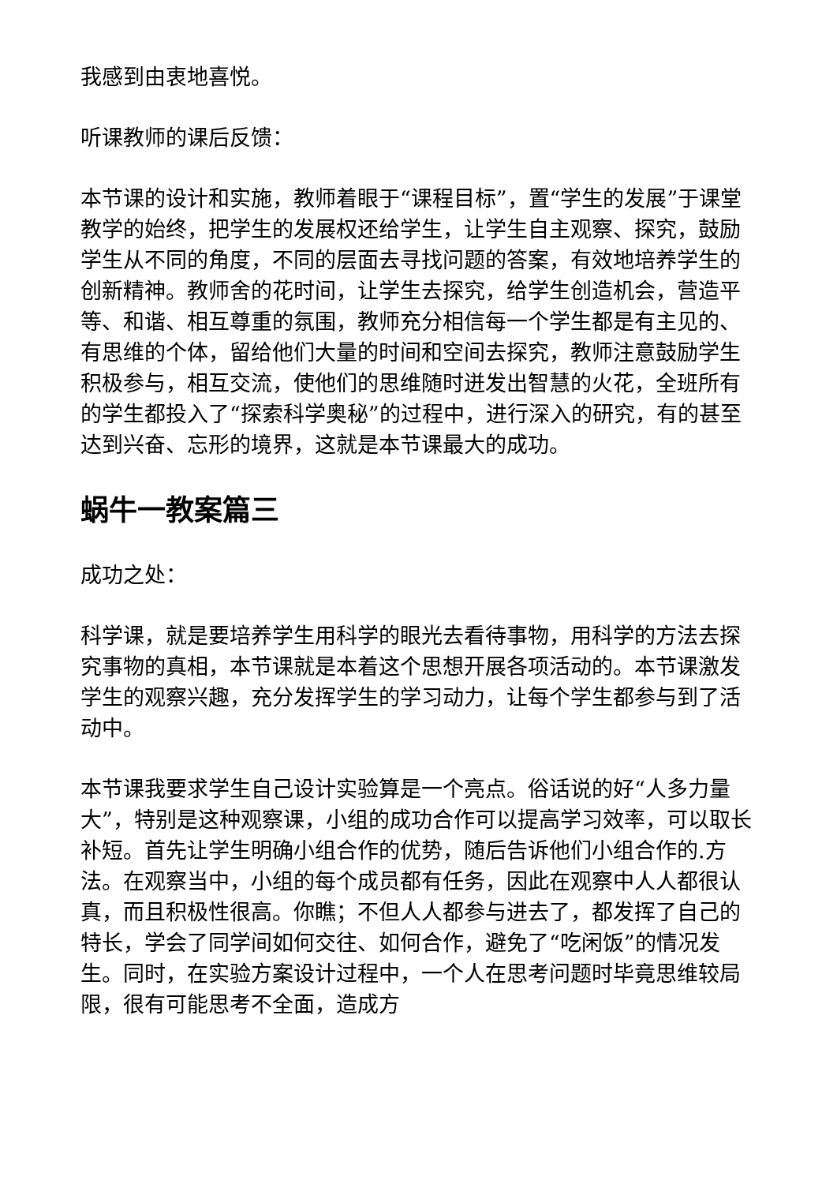我感到由衷地喜悦。
听课教师的课后反馈：
本节课的设计和实施，教师着眼于“课程目标”，置“学生的发展”于课堂教学的始终，把学生的发展权还给学生，让学生自主观察、探究，鼓励学生从不同的角度，不同的层面去寻找问题的答案，有效地培养学生的创新精神。教师舍的花时间，让学生去探究，给学生创造机会，营造平等、和谐、相互尊重的氛围，教师充分相信每一个学生都是有主见的、有思维的个体，留给他们大量的时间和空间去探究，教师注意鼓励学生积极参与，相互交流，使他们的思维随时迸发出智慧的火花，全班所有的学生都投入了“探索科学奥秘”的过程中，进行深入的研究，有的甚至达到兴奋、忘形的境界，这就是本节课最大的成功。
蜗牛一教案篇三
成功之处：
科学课，就是要培养学生用科学的眼光去看待事物，用科学的方法去探究事物的真相，本节课就是本着这个思想开展各项活动的。本节课激发学生的观察兴趣，充分发挥学生的学习动力，让每个学生都参与到了活动中。
本节课我要求学生自己设计实验算是一个亮点。俗话说的好“人多力量大”，特别是这种观察课，小组的成功合作可以提高学习效率，可以取长补短。首先让学生明确小组合作的优势，随后告诉他们小组合作的.方法。在观察当中，小组的每个成员都有任务，因此在观察中人人都很认真，而且积极性很高。你瞧；不但人人都参与进去了，都发挥了自己的特长，学会了同学间如何交往、如何合作，避免了“吃闲饭”的情况发生。同时，在实验方案设计过程中，一个人在思考问题时毕竟思维较局限，很有可能思考不全面，造成方